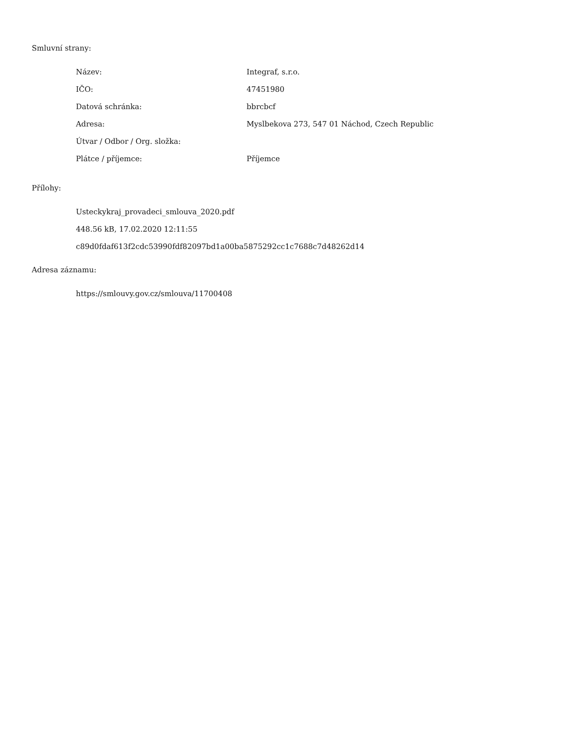Smluvní strany:
| Název: | Integraf, s.r.o. |
| IČO: | 47451980 |
| Datová schránka: | bbrcbcf |
| Adresa: | Myslbekova 273, 547 01 Náchod, Czech Republic |
| Útvar / Odbor / Org. složka: | |
| Plátce / příjemce: | Příjemce |
Přílohy:
Usteckykraj_provadeci_smlouva_2020.pdf
448.56 kB, 17.02.2020 12:11:55
c89d0fdaf613f2cdc53990fdf82097bd1a00ba5875292cc1c7688c7d48262d14
Adresa záznamu:
https://smlouvy.gov.cz/smlouva/11700408